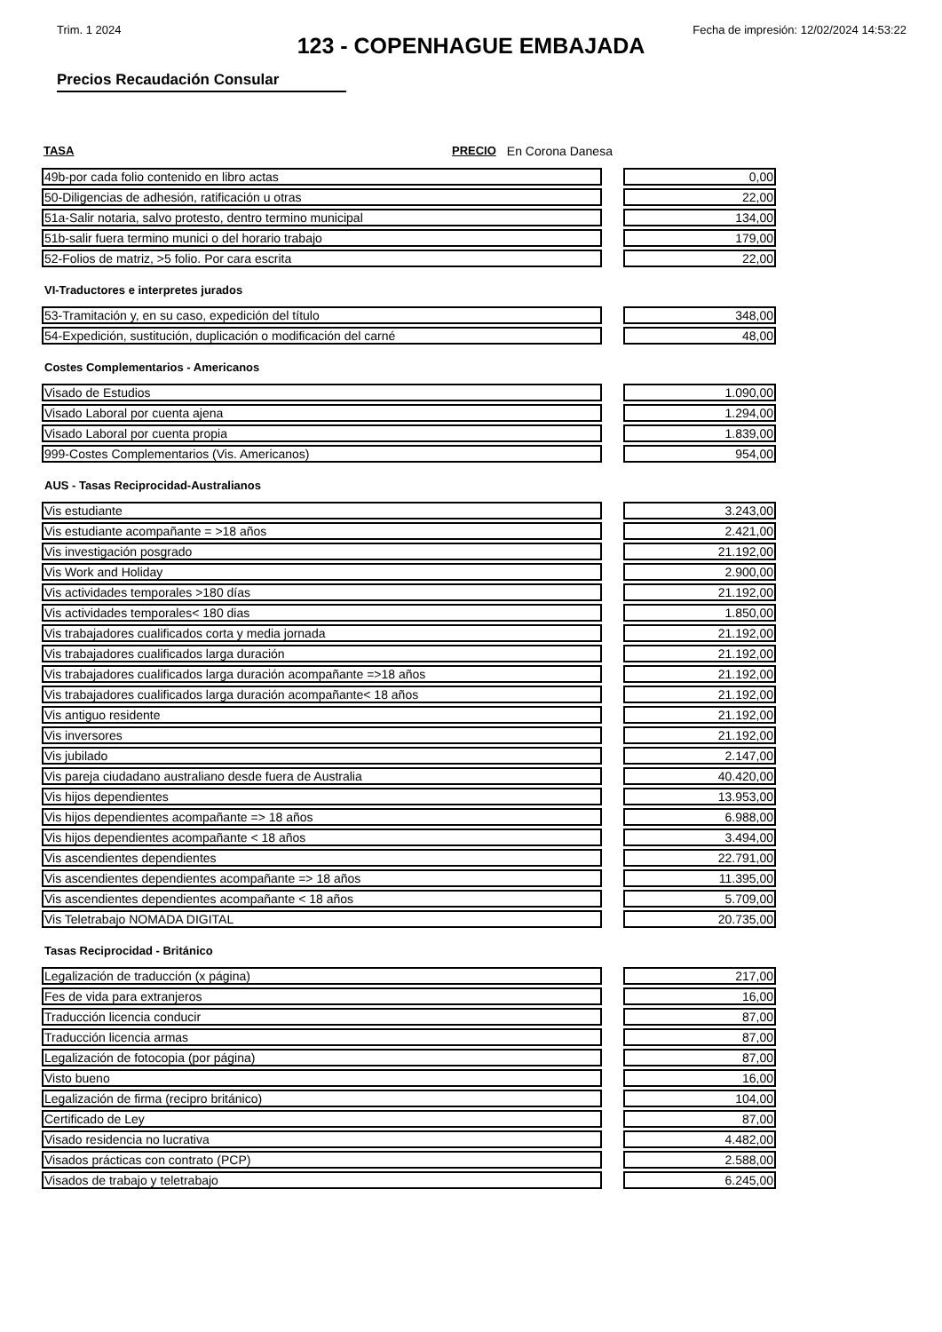Trim. 1 2024 Fecha de impresión: 12/02/2024 14:53:22
123 - COPENHAGUE EMBAJADA
Precios Recaudación Consular
TASA PRECIO En Corona Danesa
| 49b-por cada folio contenido en libro actas | | 0,00 |
| 50-Diligencias de adhesión, ratificación u otras | | 22,00 |
| 51a-Salir notaria, salvo protesto, dentro termino municipal | | 134,00 |
| 51b-salir fuera termino munici o del horario trabajo | | 179,00 |
| 52-Folios de matriz, >5 folio. Por cara escrita | | 22,00 |
VI-Traductores e interpretes jurados
| 53-Tramitación y, en su caso, expedición del título | | 348,00 |
| 54-Expedición, sustitución, duplicación o modificación del carné | | 48,00 |
Costes Complementarios - Americanos
| Visado de Estudios | | 1.090,00 |
| Visado Laboral por cuenta ajena | | 1.294,00 |
| Visado Laboral por cuenta propia | | 1.839,00 |
| 999-Costes Complementarios (Vis. Americanos) | | 954,00 |
AUS - Tasas Reciprocidad-Australianos
| Vis estudiante | | 3.243,00 |
| Vis estudiante acompañante = >18 años | | 2.421,00 |
| Vis investigación posgrado | | 21.192,00 |
| Vis Work and Holiday | | 2.900,00 |
| Vis actividades temporales >180 días | | 21.192,00 |
| Vis actividades temporales< 180 dias | | 1.850,00 |
| Vis trabajadores cualificados corta y media jornada | | 21.192,00 |
| Vis trabajadores cualificados larga duración | | 21.192,00 |
| Vis trabajadores cualificados larga duración acompañante =>18 años | | 21.192,00 |
| Vis trabajadores cualificados larga duración acompañante< 18 años | | 21.192,00 |
| Vis antiguo residente | | 21.192,00 |
| Vis inversores | | 21.192,00 |
| Vis jubilado | | 2.147,00 |
| Vis pareja ciudadano australiano desde fuera de Australia | | 40.420,00 |
| Vis hijos dependientes | | 13.953,00 |
| Vis hijos dependientes acompañante => 18 años | | 6.988,00 |
| Vis hijos dependientes acompañante < 18 años | | 3.494,00 |
| Vis ascendientes dependientes | | 22.791,00 |
| Vis ascendientes dependientes acompañante => 18 años | | 11.395,00 |
| Vis ascendientes dependientes acompañante < 18 años | | 5.709,00 |
| Vis Teletrabajo NOMADA DIGITAL | | 20.735,00 |
Tasas Reciprocidad - Británico
| Legalización de traducción (x página) | | 217,00 |
| Fes de vida para extranjeros | | 16,00 |
| Traducción licencia conducir | | 87,00 |
| Traducción licencia armas | | 87,00 |
| Legalización de fotocopia (por página) | | 87,00 |
| Visto bueno | | 16,00 |
| Legalización de firma (recipro británico) | | 104,00 |
| Certificado de Ley | | 87,00 |
| Visado residencia no lucrativa | | 4.482,00 |
| Visados prácticas con contrato (PCP) | | 2.588,00 |
| Visados de trabajo y teletrabajo | | 6.245,00 |